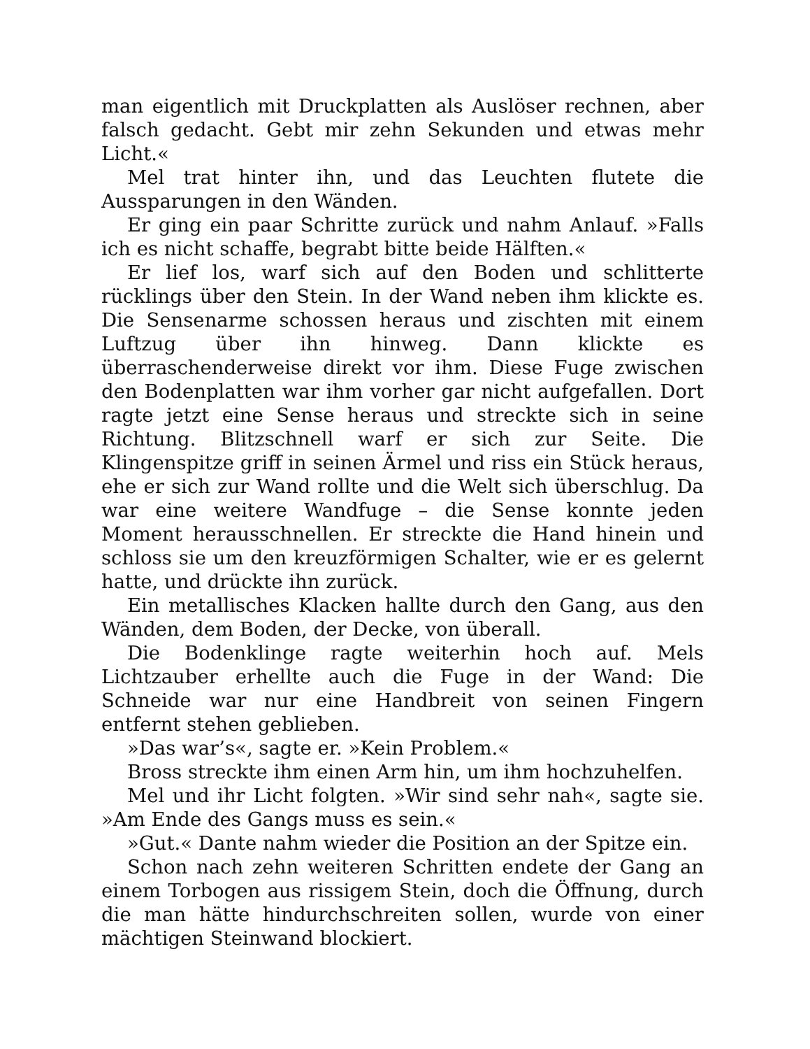man eigentlich mit Druckplatten als Auslöser rechnen, aber falsch gedacht. Gebt mir zehn Sekunden und etwas mehr Licht.«
Mel trat hinter ihn, und das Leuchten flutete die Aussparungen in den Wänden.
Er ging ein paar Schritte zurück und nahm Anlauf. »Falls ich es nicht schaffe, begrabt bitte beide Hälften.«
Er lief los, warf sich auf den Boden und schlitterte rücklings über den Stein. In der Wand neben ihm klickte es. Die Sensenarme schossen heraus und zischten mit einem Luftzug über ihn hinweg. Dann klickte es überraschenderweise direkt vor ihm. Diese Fuge zwischen den Bodenplatten war ihm vorher gar nicht aufgefallen. Dort ragte jetzt eine Sense heraus und streckte sich in seine Richtung. Blitzschnell warf er sich zur Seite. Die Klingenspitze griff in seinen Ärmel und riss ein Stück heraus, ehe er sich zur Wand rollte und die Welt sich überschlug. Da war eine weitere Wandfuge – die Sense konnte jeden Moment herausschnellen. Er streckte die Hand hinein und schloss sie um den kreuzförmigen Schalter, wie er es gelernt hatte, und drückte ihn zurück.
Ein metallisches Klacken hallte durch den Gang, aus den Wänden, dem Boden, der Decke, von überall.
Die Bodenklinge ragte weiterhin hoch auf. Mels Lichtzauber erhellte auch die Fuge in der Wand: Die Schneide war nur eine Handbreit von seinen Fingern entfernt stehen geblieben.
»Das war’s«, sagte er. »Kein Problem.«
Bross streckte ihm einen Arm hin, um ihm hochzuhelfen.
Mel und ihr Licht folgten. »Wir sind sehr nah«, sagte sie. »Am Ende des Gangs muss es sein.«
»Gut.« Dante nahm wieder die Position an der Spitze ein.
Schon nach zehn weiteren Schritten endete der Gang an einem Torbogen aus rissigem Stein, doch die Öffnung, durch die man hätte hindurchschreiten sollen, wurde von einer mächtigen Steinwand blockiert.